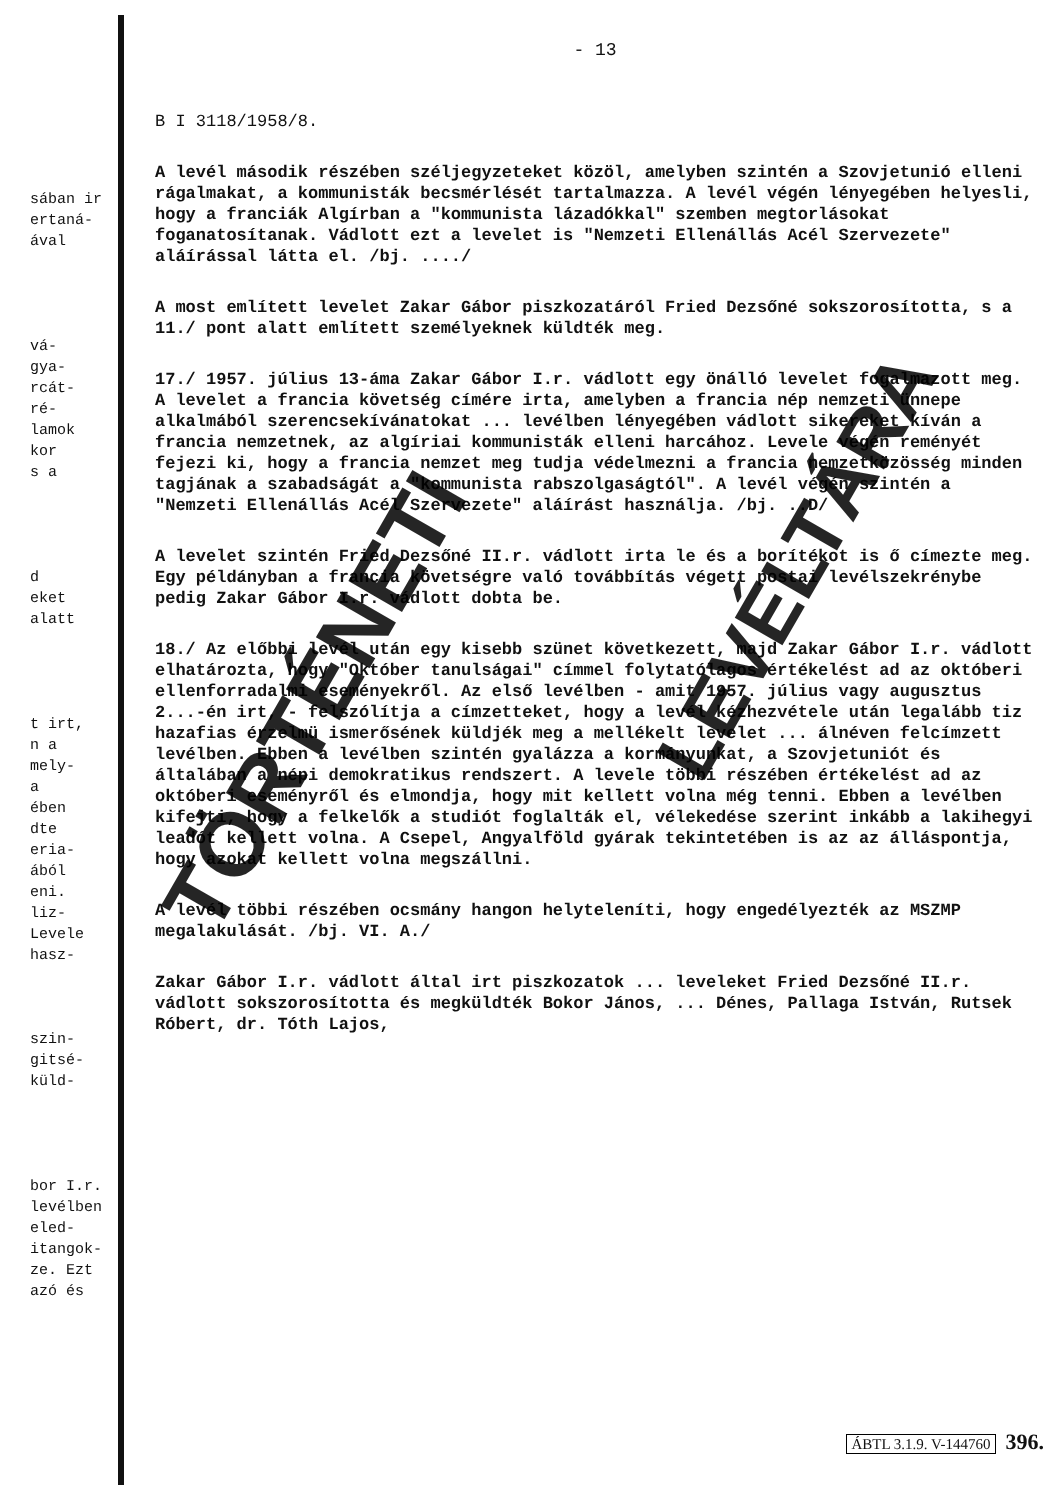sában ir
ertaná-
ával
vá-
gya-
rcát-
ré-
lamok
kor
s a
d
eket
alatt
t irt,
n a
mely-
a
ében
dte
eria-
ából
eni.
liz-
Levele
hasz-
szin-
gitsé-
küld-
bor I.r.
levélben
eled-
itangok-
ze. Ezt
azó és
- 13
B I 3118/1958/8.
A levél második részében széljegyzeteket közöl, amelyben szintén a Szovjetunió elleni rágalmakat, a kommunisták becsmérlését tartalmazza. A levél végén lényegében helyesli, hogy a franciák Algírban a "kommunista lázadókkal" szemben megtorlásokat foganatosítanak. Vádlott ezt a levelet is "Nemzeti Ellenállás Acél Szervezete" aláírással látta el. /bj. ..../
A most említett levelet Zakar Gábor piszkozatáról Fried Dezsőné sokszorosította, s a 11./ pont alatt említett személyeknek küldték meg.
17./ 1957. július 13-áma Zakar Gábor I.r. vádlott egy önálló levelet fogalmazott meg. A levelet a francia követség címére irta, amelyben a francia nép nemzeti ünnepe alkalmából szerencsekívánatokat ... levélben lényegében vádlott sikereket kíván a francia nemzetnek, az algíriai kommunisták elleni harcához. Levele végén reményét fejezi ki, hogy a francia nemzet meg tudja védelmezni a francia nemzetközösség minden tagjának a szabadságát a "kommunista rabszolgaságtól". A levél végén szintén a "Nemzeti Ellenállás Acél Szervezete" aláírást használja. /bj. ..D/
A levelet szintén Fried Dezsőné II.r. vádlott irta le és a borítékot is ő címezte meg. Egy példányban a francia követségre való továbbítás végett postai levélszekrénybe pedig Zakar Gábor I.r. vádlott dobta be.
18./ Az előbbi levél után egy kisebb szünet következett, majd Zakar Gábor I.r. vádlott elhatározta, hogy "Október tanulságai" címmel folytatólagos értékelést ad az októberi ellenforradalmi eseményekről. Az első levélben - amit 1957. július vagy augusztus 2...-én irt, - felszólítja a címzetteket, hogy a levél kézhezvétele után legalább tiz hazafias érzelmü ismerősének küldjék meg a mellékelt levelet ... álnéven felcímzett levélben. Ebben a levélben szintén gyalázza a kormányunkat, a Szovjetuniót és általában a népi demokratikus rendszert. A levele többi részében értékelést ad az októberi eseményről és elmondja, hogy mit kellett volna még tenni. Ebben a levélben kifejti, hogy a felkelők a studiót foglalták el, vélekedése szerint inkább a lakihegyi leadót kellett volna. A Csepel, Angyalföld gyárak tekintetében is az az álláspontja, hogy azokat kellett volna megszállni.
A levél többi részében ocsmány hangon helyteleníti, hogy engedélyezték az MSZMP megalakulását. /bj. VI. A./
Zakar Gábor I.r. vádlott által irt piszkozatok ... leveleket Fried Dezsőné II.r. vádlott sokszorosította és megküldték Bokor János, ... Dénes, Pallaga István, Rutsek Róbert, dr. Tóth Lajos,
TÖRTÉNETI
LEVÉLTÁRA
ÁBTL 3.1.9. V-144760 396.